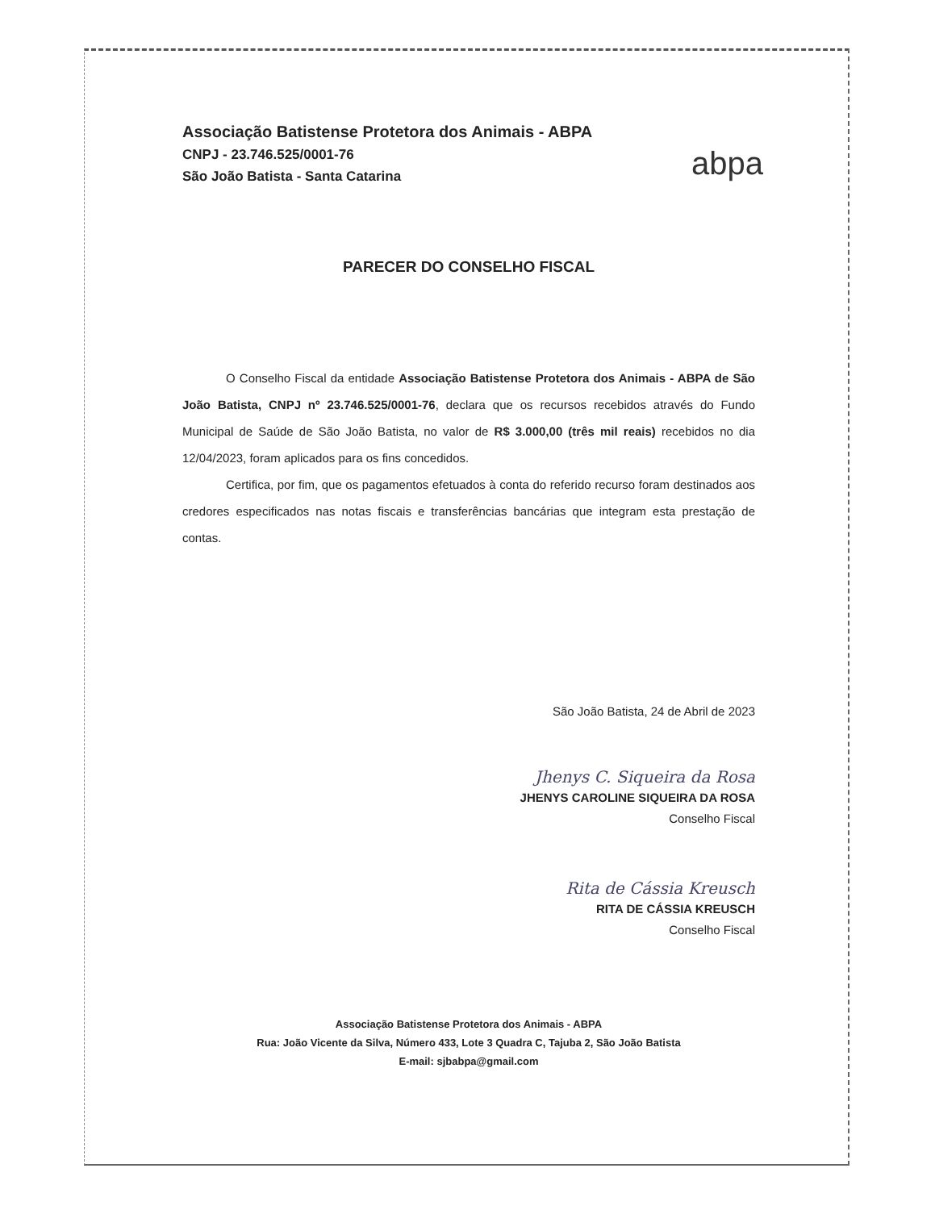Associação Batistense Protetora dos Animais - ABPA
CNPJ - 23.746.525/0001-76
São João Batista - Santa Catarina
abpa
PARECER DO CONSELHO FISCAL
O Conselho Fiscal da entidade Associação Batistense Protetora dos Animais - ABPA de São João Batista, CNPJ nº 23.746.525/0001-76, declara que os recursos recebidos através do Fundo Municipal de Saúde de São João Batista, no valor de R$ 3.000,00 (três mil reais) recebidos no dia 12/04/2023, foram aplicados para os fins concedidos.
Certifica, por fim, que os pagamentos efetuados à conta do referido recurso foram destinados aos credores especificados nas notas fiscais e transferências bancárias que integram esta prestação de contas.
São João Batista, 24 de Abril de 2023
Jhenys C. Siqueira da Rosa
JHENYS CAROLINE SIQUEIRA DA ROSA
Conselho Fiscal
Rita de Cássia Kreusch
RITA DE CÁSSIA KREUSCH
Conselho Fiscal
Associação Batistense Protetora dos Animais - ABPA
Rua: João Vicente da Silva, Número 433, Lote 3 Quadra C, Tajuba 2, São João Batista
E-mail: sjbabpa@gmail.com